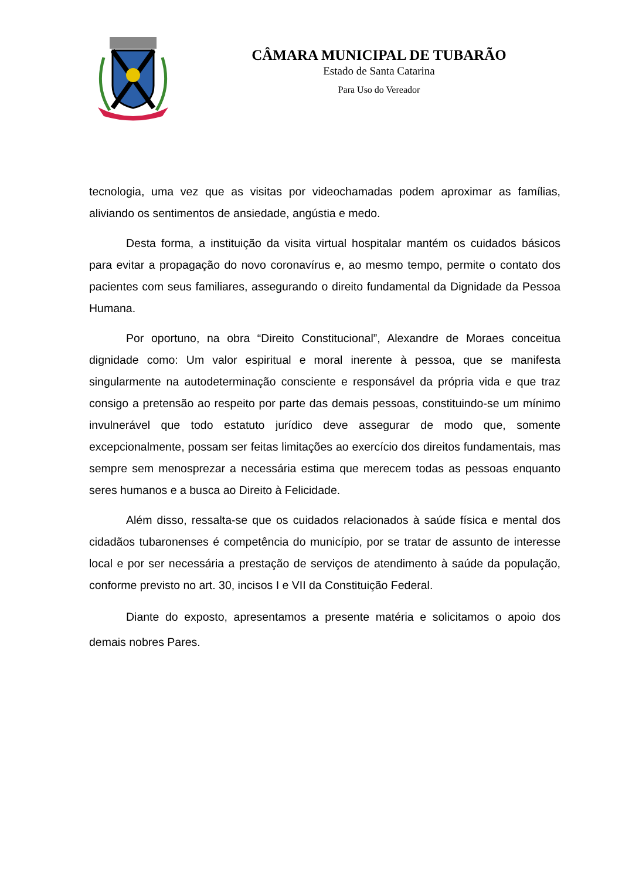CÂMARA MUNICIPAL DE TUBARÃO
Estado de Santa Catarina
Para Uso do Vereador
tecnologia, uma vez que as visitas por videochamadas podem aproximar as famílias, aliviando os sentimentos de ansiedade, angústia e medo.
Desta forma, a instituição da visita virtual hospitalar mantém os cuidados básicos para evitar a propagação do novo coronavírus e, ao mesmo tempo, permite o contato dos pacientes com seus familiares, assegurando o direito fundamental da Dignidade da Pessoa Humana.
Por oportuno, na obra “Direito Constitucional”, Alexandre de Moraes conceitua dignidade como: Um valor espiritual e moral inerente à pessoa, que se manifesta singularmente na autodeterminação consciente e responsável da própria vida e que traz consigo a pretensão ao respeito por parte das demais pessoas, constituindo-se um mínimo invulnerável que todo estatuto jurídico deve assegurar de modo que, somente excepcionalmente, possam ser feitas limitações ao exercício dos direitos fundamentais, mas sempre sem menosprezar a necessária estima que merecem todas as pessoas enquanto seres humanos e a busca ao Direito à Felicidade.
Além disso, ressalta-se que os cuidados relacionados à saúde física e mental dos cidadãos tubaronenses é competência do município, por se tratar de assunto de interesse local e por ser necessária a prestação de serviços de atendimento à saúde da população, conforme previsto no art. 30, incisos I e VII da Constituição Federal.
Diante do exposto, apresentamos a presente matéria e solicitamos o apoio dos demais nobres Pares.